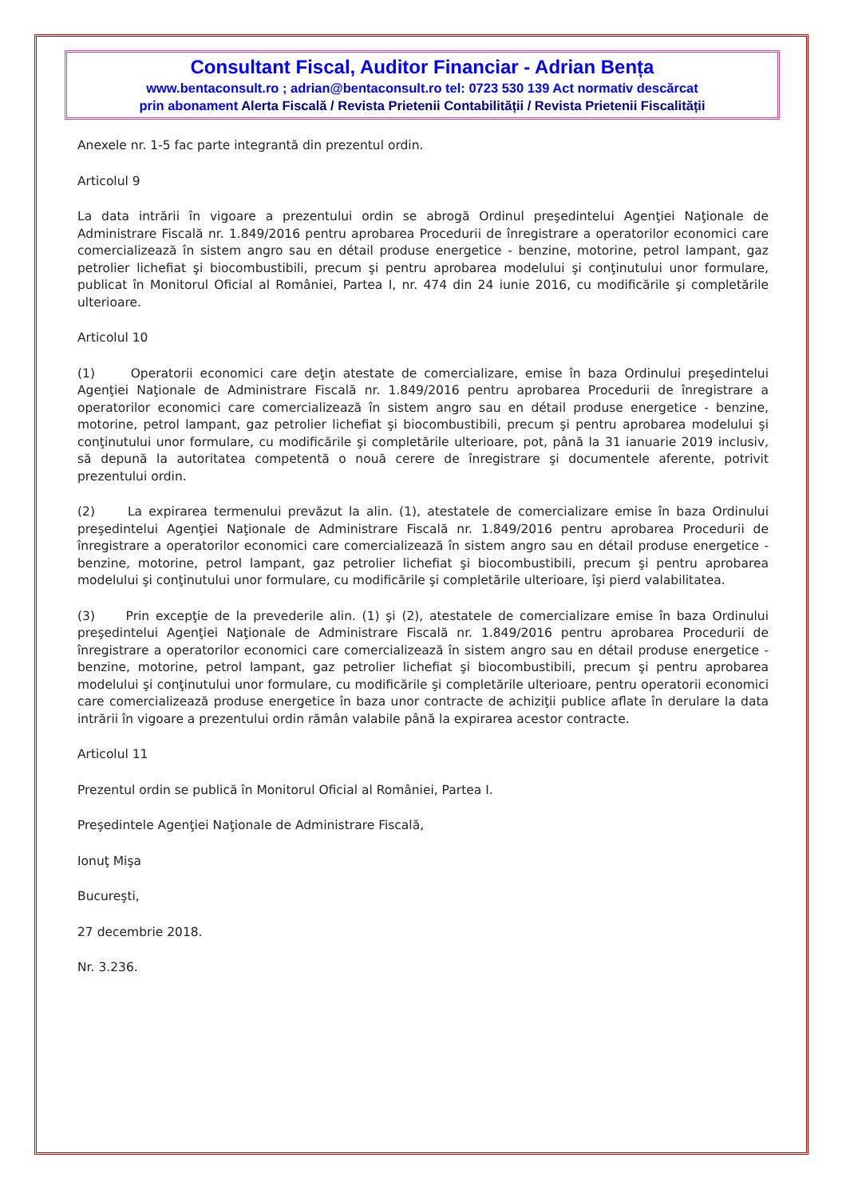Consultant Fiscal, Auditor Financiar - Adrian Bența
www.bentaconsult.ro ; adrian@bentaconsult.ro tel: 0723 530 139 Act normativ descărcat
prin abonament Alerta Fiscală / Revista Prietenii Contabilității / Revista Prietenii Fiscalității
Anexele nr. 1-5 fac parte integrantă din prezentul ordin.
Articolul 9
La data intrării în vigoare a prezentului ordin se abrogă Ordinul preşedintelui Agenţiei Naţionale de Administrare Fiscală nr. 1.849/2016 pentru aprobarea Procedurii de înregistrare a operatorilor economici care comercializează în sistem angro sau en détail produse energetice - benzine, motorine, petrol lampant, gaz petrolier lichefiat şi biocombustibili, precum şi pentru aprobarea modelului şi conţinutului unor formulare, publicat în Monitorul Oficial al României, Partea I, nr. 474 din 24 iunie 2016, cu modificările şi completările ulterioare.
Articolul 10
(1) Operatorii economici care deţin atestate de comercializare, emise în baza Ordinului preşedintelui Agenţiei Naţionale de Administrare Fiscală nr. 1.849/2016 pentru aprobarea Procedurii de înregistrare a operatorilor economici care comercializează în sistem angro sau en détail produse energetice - benzine, motorine, petrol lampant, gaz petrolier lichefiat şi biocombustibili, precum şi pentru aprobarea modelului şi conţinutului unor formulare, cu modificările şi completările ulterioare, pot, până la 31 ianuarie 2019 inclusiv, să depună la autoritatea competentă o nouă cerere de înregistrare şi documentele aferente, potrivit prezentului ordin.
(2) La expirarea termenului prevăzut la alin. (1), atestatele de comercializare emise în baza Ordinului preşedintelui Agenţiei Naţionale de Administrare Fiscală nr. 1.849/2016 pentru aprobarea Procedurii de înregistrare a operatorilor economici care comercializează în sistem angro sau en détail produse energetice - benzine, motorine, petrol lampant, gaz petrolier lichefiat şi biocombustibili, precum şi pentru aprobarea modelului şi conţinutului unor formulare, cu modificările şi completările ulterioare, îşi pierd valabilitatea.
(3) Prin excepţie de la prevederile alin. (1) şi (2), atestatele de comercializare emise în baza Ordinului preşedintelui Agenţiei Naţionale de Administrare Fiscală nr. 1.849/2016 pentru aprobarea Procedurii de înregistrare a operatorilor economici care comercializează în sistem angro sau en détail produse energetice - benzine, motorine, petrol lampant, gaz petrolier lichefiat şi biocombustibili, precum şi pentru aprobarea modelului şi conţinutului unor formulare, cu modificările şi completările ulterioare, pentru operatorii economici care comercializează produse energetice în baza unor contracte de achiziţii publice aflate în derulare la data intrării în vigoare a prezentului ordin rămân valabile până la expirarea acestor contracte.
Articolul 11
Prezentul ordin se publică în Monitorul Oficial al României, Partea I.
Preşedintele Agenţiei Naţionale de Administrare Fiscală,
Ionuţ Mişa
Bucureşti,
27 decembrie 2018.
Nr. 3.236.